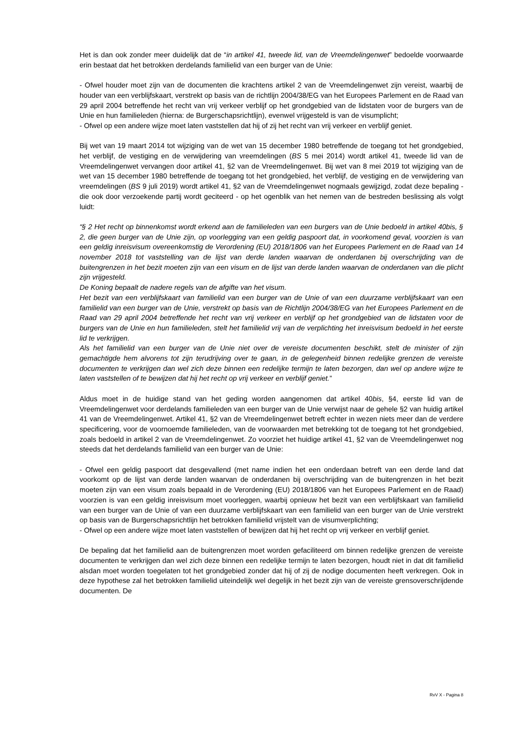Het is dan ook zonder meer duidelijk dat de “in artikel 41, tweede lid, van de Vreemdelingenwet” bedoelde voorwaarde erin bestaat dat het betrokken derdelands familielid van een burger van de Unie:
- Ofwel houder moet zijn van de documenten die krachtens artikel 2 van de Vreemdelingenwet zijn vereist, waarbij de houder van een verblijfskaart, verstrekt op basis van de richtlijn 2004/38/EG van het Europees Parlement en de Raad van 29 april 2004 betreffende het recht van vrij verkeer verblijf op het grondgebied van de lidstaten voor de burgers van de Unie en hun familieleden (hierna: de Burgerschapsrichtlijn), evenwel vrijgesteld is van de visumplicht;
- Ofwel op een andere wijze moet laten vaststellen dat hij of zij het recht van vrij verkeer en verblijf geniet.
Bij wet van 19 maart 2014 tot wijziging van de wet van 15 december 1980 betreffende de toegang tot het grondgebied, het verblijf, de vestiging en de verwijdering van vreemdelingen (BS 5 mei 2014) wordt artikel 41, tweede lid van de Vreemdelingenwet vervangen door artikel 41, §2 van de Vreemdelingenwet. Bij wet van 8 mei 2019 tot wijziging van de wet van 15 december 1980 betreffende de toegang tot het grondgebied, het verblijf, de vestiging en de verwijdering van vreemdelingen (BS 9 juli 2019) wordt artikel 41, §2 van de Vreemdelingenwet nogmaals gewijzigd, zodat deze bepaling - die ook door verzoekende partij wordt geciteerd - op het ogenblik van het nemen van de bestreden beslissing als volgt luidt:
“§ 2 Het recht op binnenkomst wordt erkend aan de familieleden van een burgers van de Unie bedoeld in artikel 40bis, § 2, die geen burger van de Unie zijn, op voorlegging van een geldig paspoort dat, in voorkomend geval, voorzien is van een geldig inreisvisum overeenkomstig de Verordening (EU) 2018/1806 van het Europees Parlement en de Raad van 14 november 2018 tot vaststelling van de lijst van derde landen waarvan de onderdanen bij overschrijding van de buitengrenzen in het bezit moeten zijn van een visum en de lijst van derde landen waarvan de onderdanen van die plicht zijn vrijgesteld.
De Koning bepaalt de nadere regels van de afgifte van het visum.
Het bezit van een verblijfskaart van familielid van een burger van de Unie of van een duurzame verblijfskaart van een familielid van een burger van de Unie, verstrekt op basis van de Richtlijn 2004/38/EG van het Europees Parlement en de Raad van 29 april 2004 betreffende het recht van vrij verkeer en verblijf op het grondgebied van de lidstaten voor de burgers van de Unie en hun familieleden, stelt het familielid vrij van de verplichting het inreisvisum bedoeld in het eerste lid te verkrijgen.
Als het familielid van een burger van de Unie niet over de vereiste documenten beschikt, stelt de minister of zijn gemachtigde hem alvorens tot zijn terudrijving over te gaan, in de gelegenheid binnen redelijke grenzen de vereiste documenten te verkrijgen dan wel zich deze binnen een redelijke termijn te laten bezorgen, dan wel op andere wijze te laten vaststellen of te bewijzen dat hij het recht op vrij verkeer en verblijf geniet.”
Aldus moet in de huidige stand van het geding worden aangenomen dat artikel 40bis, §4, eerste lid van de Vreemdelingenwet voor derdelands familieleden van een burger van de Unie verwijst naar de gehele §2 van huidig artikel 41 van de Vreemdelingenwet. Artikel 41, §2 van de Vreemdelingenwet betreft echter in wezen niets meer dan de verdere specificering, voor de voornoemde familieleden, van de voorwaarden met betrekking tot de toegang tot het grondgebied, zoals bedoeld in artikel 2 van de Vreemdelingenwet. Zo voorziet het huidige artikel 41, §2 van de Vreemdelingenwet nog steeds dat het derdelands familielid van een burger van de Unie:
- Ofwel een geldig paspoort dat desgevallend (met name indien het een onderdaan betreft van een derde land dat voorkomt op de lijst van derde landen waarvan de onderdanen bij overschrijding van de buitengrenzen in het bezit moeten zijn van een visum zoals bepaald in de Verordening (EU) 2018/1806 van het Europees Parlement en de Raad) voorzien is van een geldig inreisvisum moet voorleggen, waarbij opnieuw het bezit van een verblijfskaart van familielid van een burger van de Unie of van een duurzame verblijfskaart van een familielid van een burger van de Unie verstrekt op basis van de Burgerschapsrichtlijn het betrokken familielid vrijstelt van de visumverplichting;
- Ofwel op een andere wijze moet laten vaststellen of bewijzen dat hij het recht op vrij verkeer en verblijf geniet.
De bepaling dat het familielid aan de buitengrenzen moet worden gefaciliteerd om binnen redelijke grenzen de vereiste documenten te verkrijgen dan wel zich deze binnen een redelijke termijn te laten bezorgen, houdt niet in dat dit familielid alsdan moet worden toegelaten tot het grondgebied zonder dat hij of zij de nodige documenten heeft verkregen. Ook in deze hypothese zal het betrokken familielid uiteindelijk wel degelijk in het bezit zijn van de vereiste grensoverschrijdende documenten. De
RvV X - Pagina 8